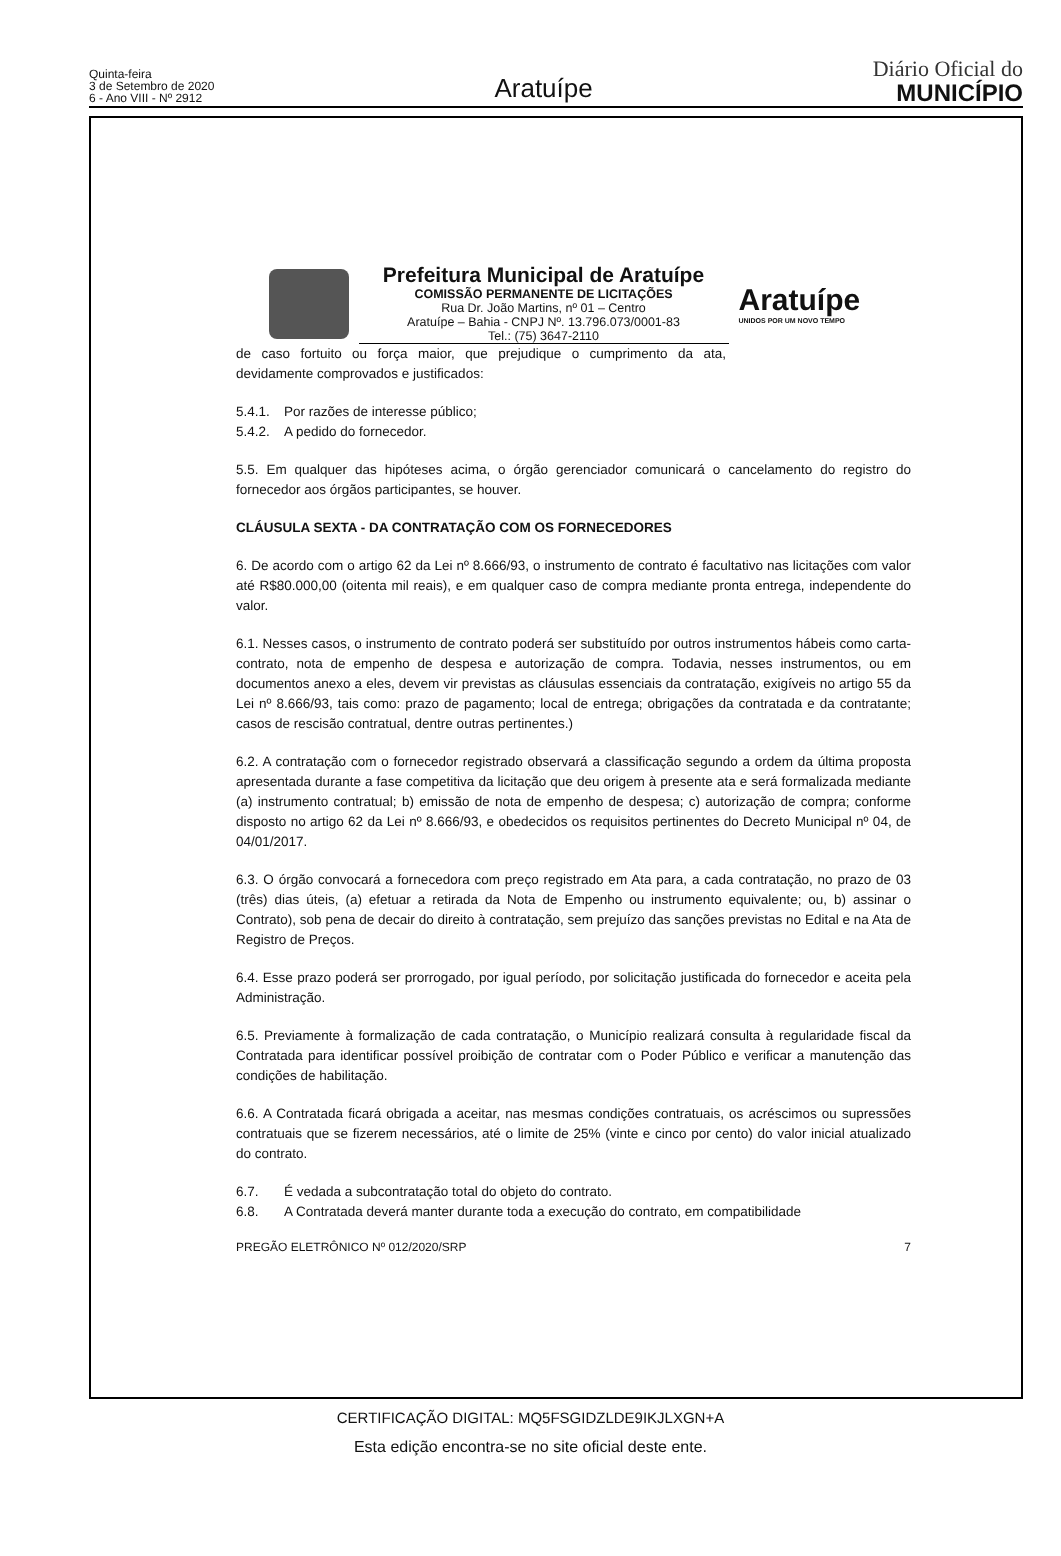Quinta-feira
3 de Setembro de 2020
6 - Ano VIII - Nº 2912
Aratuípe
Diário Oficial do
MUNICÍPIO
Prefeitura Municipal de Aratuípe
COMISSÃO PERMANENTE DE LICITAÇÕES
Rua Dr. João Martins, nº 01 – Centro
Aratuípe – Bahia - CNPJ Nº. 13.796.073/0001-83
Tel.: (75) 3647-2110
Aratuípe
UNIDOS POR UM NOVO TEMPO
de caso fortuito ou força maior, que prejudique o cumprimento da ata, devidamente comprovados e justificados:
5.4.1. Por razões de interesse público;
5.4.2. A pedido do fornecedor.
5.5. Em qualquer das hipóteses acima, o órgão gerenciador comunicará o cancelamento do registro do fornecedor aos órgãos participantes, se houver.
CLÁUSULA SEXTA - DA CONTRATAÇÃO COM OS FORNECEDORES
6. De acordo com o artigo 62 da Lei nº 8.666/93, o instrumento de contrato é facultativo nas licitações com valor até R$80.000,00 (oitenta mil reais), e em qualquer caso de compra mediante pronta entrega, independente do valor.
6.1. Nesses casos, o instrumento de contrato poderá ser substituído por outros instrumentos hábeis como carta-contrato, nota de empenho de despesa e autorização de compra. Todavia, nesses instrumentos, ou em documentos anexo a eles, devem vir previstas as cláusulas essenciais da contratação, exigíveis no artigo 55 da Lei nº 8.666/93, tais como: prazo de pagamento; local de entrega; obrigações da contratada e da contratante; casos de rescisão contratual, dentre outras pertinentes.)
6.2. A contratação com o fornecedor registrado observará a classificação segundo a ordem da última proposta apresentada durante a fase competitiva da licitação que deu origem à presente ata e será formalizada mediante (a) instrumento contratual; b) emissão de nota de empenho de despesa; c) autorização de compra; conforme disposto no artigo 62 da Lei nº 8.666/93, e obedecidos os requisitos pertinentes do Decreto Municipal nº 04, de 04/01/2017.
6.3. O órgão convocará a fornecedora com preço registrado em Ata para, a cada contratação, no prazo de 03 (três) dias úteis, (a) efetuar a retirada da Nota de Empenho ou instrumento equivalente; ou, b) assinar o Contrato), sob pena de decair do direito à contratação, sem prejuízo das sanções previstas no Edital e na Ata de Registro de Preços.
6.4. Esse prazo poderá ser prorrogado, por igual período, por solicitação justificada do fornecedor e aceita pela Administração.
6.5. Previamente à formalização de cada contratação, o Município realizará consulta à regularidade fiscal da Contratada para identificar possível proibição de contratar com o Poder Público e verificar a manutenção das condições de habilitação.
6.6. A Contratada ficará obrigada a aceitar, nas mesmas condições contratuais, os acréscimos ou supressões contratuais que se fizerem necessários, até o limite de 25% (vinte e cinco por cento) do valor inicial atualizado do contrato.
6.7. É vedada a subcontratação total do objeto do contrato.
6.8. A Contratada deverá manter durante toda a execução do contrato, em compatibilidade
PREGÃO ELETRÔNICO Nº 012/2020/SRP 7
CERTIFICAÇÃO DIGITAL: MQ5FSGIDZLDE9IKJLXGN+A
Esta edição encontra-se no site oficial deste ente.